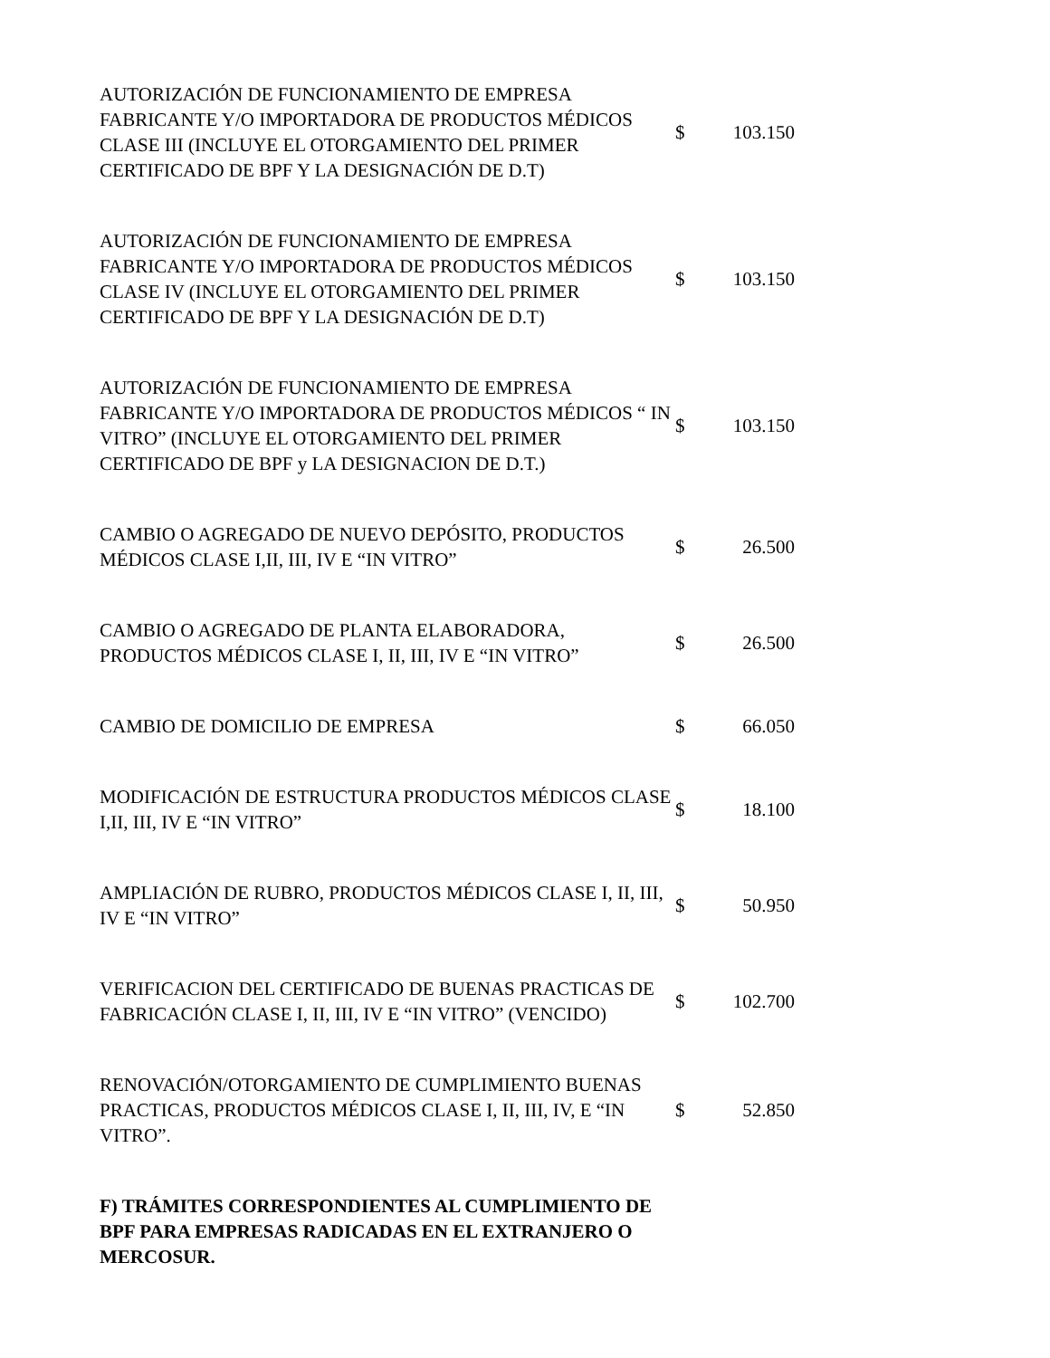| AUTORIZACIÓN DE FUNCIONAMIENTO DE EMPRESA FABRICANTE Y/O IMPORTADORA DE PRODUCTOS MÉDICOS CLASE III (INCLUYE EL OTORGAMIENTO DEL PRIMER CERTIFICADO DE BPF Y LA DESIGNACIÓN DE D.T) | $ | 103.150 |
| AUTORIZACIÓN DE FUNCIONAMIENTO DE EMPRESA FABRICANTE Y/O IMPORTADORA DE PRODUCTOS MÉDICOS CLASE IV (INCLUYE EL OTORGAMIENTO DEL PRIMER CERTIFICADO DE BPF Y LA DESIGNACIÓN DE D.T) | $ | 103.150 |
| AUTORIZACIÓN DE FUNCIONAMIENTO DE EMPRESA FABRICANTE Y/O IMPORTADORA DE PRODUCTOS MÉDICOS “ IN VITRO” (INCLUYE EL OTORGAMIENTO DEL PRIMER CERTIFICADO DE BPF y LA DESIGNACION DE D.T.) | $ | 103.150 |
| CAMBIO O AGREGADO DE NUEVO DEPÓSITO, PRODUCTOS MÉDICOS CLASE I,II, III, IV E “IN VITRO” | $ | 26.500 |
| CAMBIO O AGREGADO DE PLANTA ELABORADORA, PRODUCTOS MÉDICOS CLASE I, II, III, IV E “IN VITRO” | $ | 26.500 |
| CAMBIO DE DOMICILIO DE EMPRESA | $ | 66.050 |
| MODIFICACIÓN DE ESTRUCTURA PRODUCTOS MÉDICOS CLASE I,II, III, IV E “IN VITRO” | $ | 18.100 |
| AMPLIACIÓN DE RUBRO, PRODUCTOS MÉDICOS CLASE I, II, III, IV E “IN VITRO” | $ | 50.950 |
| VERIFICACION DEL CERTIFICADO DE BUENAS PRACTICAS DE FABRICACIÓN CLASE I, II, III, IV E “IN VITRO” (VENCIDO) | $ | 102.700 |
| RENOVACIÓN/OTORGAMIENTO DE CUMPLIMIENTO BUENAS PRACTICAS, PRODUCTOS MÉDICOS CLASE I, II, III, IV, E “IN VITRO”. | $ | 52.850 |
| F) TRÁMITES CORRESPONDIENTES AL CUMPLIMIENTO DE BPF PARA EMPRESAS RADICADAS EN EL EXTRANJERO O MERCOSUR. | | |